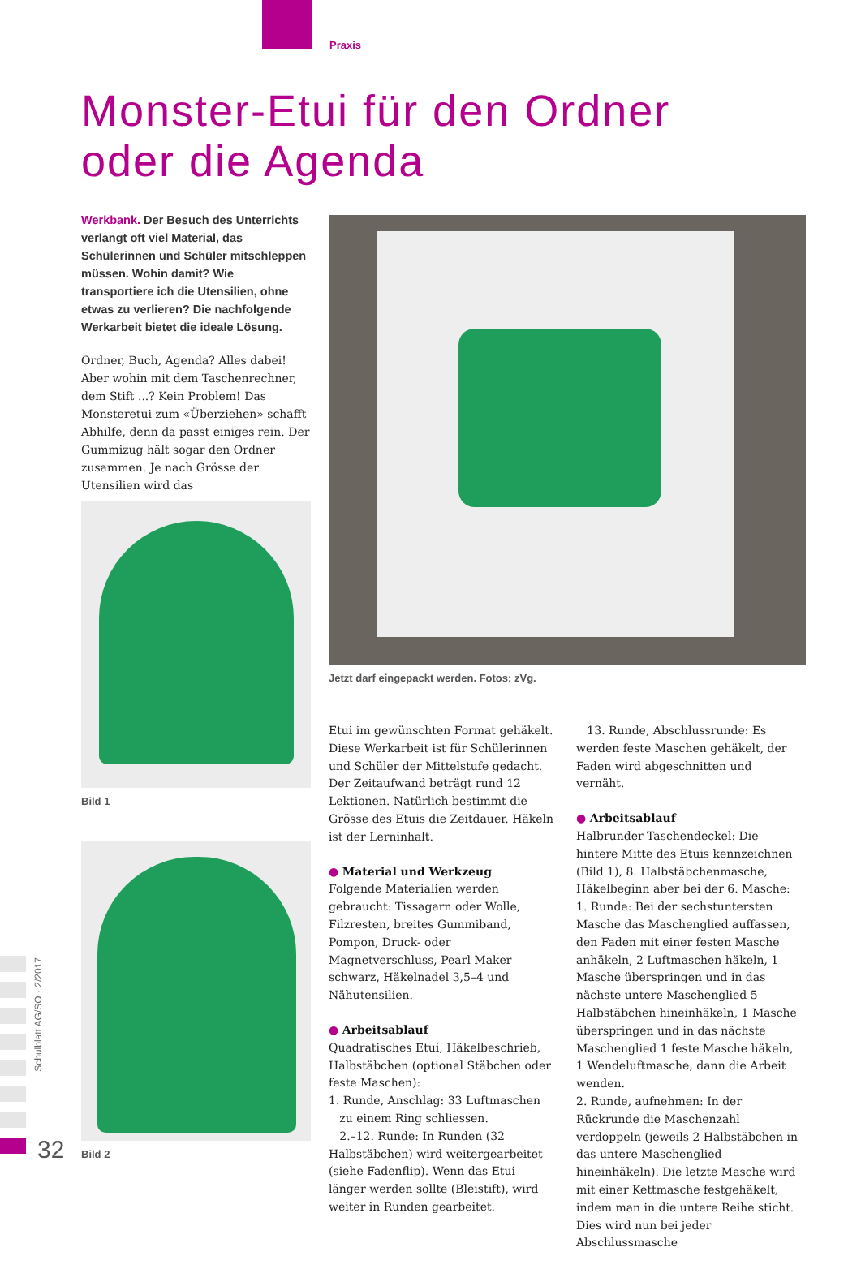Praxis
Monster-Etui für den Ordner
oder die Agenda
Werkbank. Der Besuch des Unterrichts verlangt oft viel Material, das Schülerinnen und Schüler mitschleppen müssen. Wohin damit? Wie transportiere ich die Utensilien, ohne etwas zu verlieren? Die nachfolgende Werkarbeit bietet die ideale Lösung.
Ordner, Buch, Agenda? Alles dabei! Aber wohin mit dem Taschenrechner, dem Stift ...? Kein Problem! Das Monster­etui zum «Überziehen» schafft Abhilfe, denn da passt einiges rein. Der Gummizug hält sogar den Ordner zusammen. Je nach Grösse der Utensilien wird das
Jetzt darf eingepackt werden. Fotos: zVg.
Bild 1
Bild 2
Etui im gewünschten Format gehäkelt. Diese Werkarbeit ist für Schülerinnen und Schüler der Mittelstufe gedacht. Der Zeitaufwand beträgt rund 12 Lektionen. Natürlich bestimmt die Grösse des Etuis die Zeitdauer. Häkeln ist der Lerninhalt.
● Material und Werkzeug
Folgende Materialien werden gebraucht: Tissagarn oder Wolle, Filzresten, breites Gummiband, Pompon, Druck- oder Magnetverschluss, Pearl Maker schwarz, Häkelnadel 3,5–4 und Nähutensilien.
● Arbeitsablauf
Quadratisches Etui, Häkelbeschrieb, Halbstäbchen (optional Stäbchen oder feste Maschen):
1. Runde, Anschlag: 33 Luftmaschen
zu einem Ring schliessen.
2.–12. Runde: In Runden (32 Halbstäbchen) wird weitergearbeitet (siehe Fadenflip). Wenn das Etui länger werden sollte (Bleistift), wird weiter in Runden gearbeitet.
13. Runde, Abschlussrunde: Es werden feste Maschen gehäkelt, der Faden wird abgeschnitten und vernäht.
● Arbeitsablauf
Halbrunder Taschendeckel: Die hintere Mitte des Etuis kennzeichnen (Bild 1), 8. Halbstäbchenmasche, Häkelbeginn aber bei der 6. Masche:
1. Runde: Bei der sechstuntersten Masche das Maschenglied auffassen, den Faden mit einer festen Masche anhäkeln, 2 Luftmaschen häkeln, 1 Masche überspringen und in das nächste untere Maschenglied 5 Halbstäbchen hineinhäkeln, 1 Masche überspringen und in das nächste Maschenglied 1 feste Masche häkeln, 1 Wendeluftmasche, dann die Arbeit wenden.
2. Runde, aufnehmen: In der Rückrunde die Maschenzahl verdoppeln (jeweils 2 Halbstäbchen in das untere Maschenglied hineinhäkeln). Die letzte Masche wird mit einer Kettmasche festgehäkelt, indem man in die untere Reihe sticht. Dies wird nun bei jeder Abschlussmasche
Schulblatt AG/SO · 2/2017
32